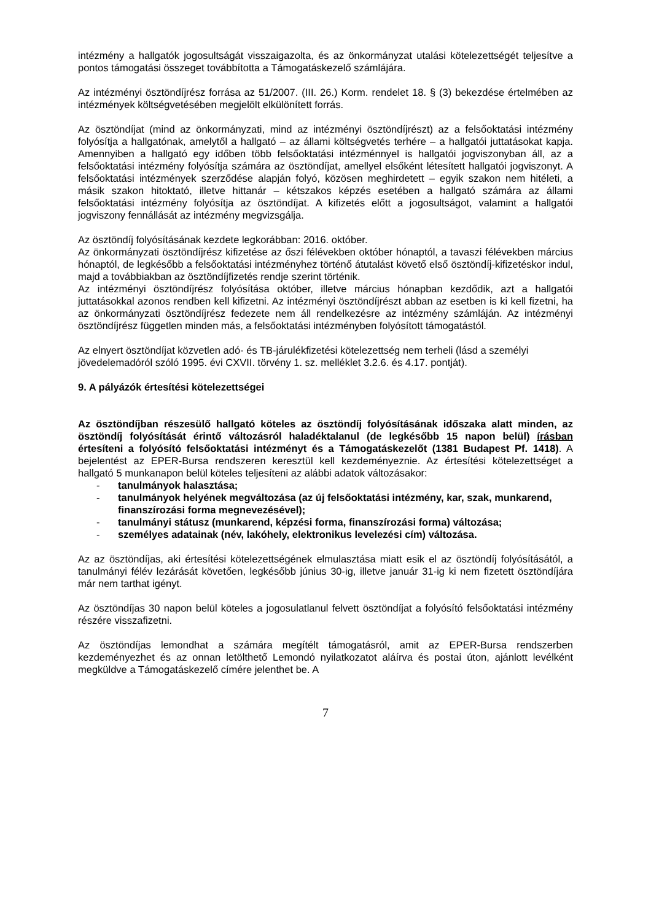intézmény a hallgatók jogosultságát visszaigazolta, és az önkormányzat utalási kötelezettségét teljesítve a pontos támogatási összeget továbbította a Támogatáskezelő számlájára.
Az intézményi ösztöndíjrész forrása az 51/2007. (III. 26.) Korm. rendelet 18. § (3) bekezdése értelmében az intézmények költségvetésében megjelölt elkülönített forrás.
Az ösztöndíjat (mind az önkormányzati, mind az intézményi ösztöndíjrészt) az a felsőoktatási intézmény folyósítja a hallgatónak, amelytől a hallgató – az állami költségvetés terhére – a hallgatói juttatásokat kapja. Amennyiben a hallgató egy időben több felsőoktatási intézménnyel is hallgatói jogviszonyban áll, az a felsőoktatási intézmény folyósítja számára az ösztöndíjat, amellyel elsőként létesített hallgatói jogviszonyt. A felsőoktatási intézmények szerződése alapján folyó, közösen meghirdetett – egyik szakon nem hitéleti, a másik szakon hitoktató, illetve hittanár – kétszakos képzés esetében a hallgató számára az állami felsőoktatási intézmény folyósítja az ösztöndíjat. A kifizetés előtt a jogosultságot, valamint a hallgatói jogviszony fennállását az intézmény megvizsgálja.
Az ösztöndíj folyósításának kezdete legkorábban: 2016. október.
Az önkormányzati ösztöndíjrész kifizetése az őszi félévekben október hónaptól, a tavaszi félévekben március hónaptól, de legkésőbb a felsőoktatási intézményhez történő átutalást követő első ösztöndíj-kifizetéskor indul, majd a továbbiakban az ösztöndíjfizetés rendje szerint történik.
Az intézményi ösztöndíjrész folyósítása október, illetve március hónapban kezdődik, azt a hallgatói juttatásokkal azonos rendben kell kifizetni. Az intézményi ösztöndíjrészt abban az esetben is ki kell fizetni, ha az önkormányzati ösztöndíjrész fedezete nem áll rendelkezésre az intézmény számláján. Az intézményi ösztöndíjrész független minden más, a felsőoktatási intézményben folyósított támogatástól.
Az elnyert ösztöndíjat közvetlen adó- és TB-járulékfizetési kötelezettség nem terheli (lásd a személyi jövedelemadóról szóló 1995. évi CXVII. törvény 1. sz. melléklet 3.2.6. és 4.17. pontját).
9. A pályázók értesítési kötelezettségei
Az ösztöndíjban részesülő hallgató köteles az ösztöndíj folyósításának időszaka alatt minden, az ösztöndíj folyósítását érintő változásról haladéktalanul (de legkésőbb 15 napon belül) írásban értesíteni a folyósító felsőoktatási intézményt és a Támogatáskezelőt (1381 Budapest Pf. 1418). A bejelentést az EPER-Bursa rendszeren keresztül kell kezdeményeznie. Az értesítési kötelezettséget a hallgató 5 munkanapon belül köteles teljesíteni az alábbi adatok változásakor:
- tanulmányok halasztása;
- tanulmányok helyének megváltozása (az új felsőoktatási intézmény, kar, szak, munkarend, finanszírozási forma megnevezésével);
- tanulmányi státusz (munkarend, képzési forma, finanszírozási forma) változása;
- személyes adatainak (név, lakóhely, elektronikus levelezési cím) változása.
Az az ösztöndíjas, aki értesítési kötelezettségének elmulasztása miatt esik el az ösztöndíj folyósításától, a tanulmányi félév lezárását követően, legkésőbb június 30-ig, illetve január 31-ig ki nem fizetett ösztöndíjára már nem tarthat igényt.
Az ösztöndíjas 30 napon belül köteles a jogosulatlanul felvett ösztöndíjat a folyósító felsőoktatási intézmény részére visszafizetni.
Az ösztöndíjas lemondhat a számára megítélt támogatásról, amit az EPER-Bursa rendszerben kezdeményezhet és az onnan letölthető Lemondó nyilatkozatot aláírva és postai úton, ajánlott levélként megküldve a Támogatáskezelő címére jelenthet be. A
7